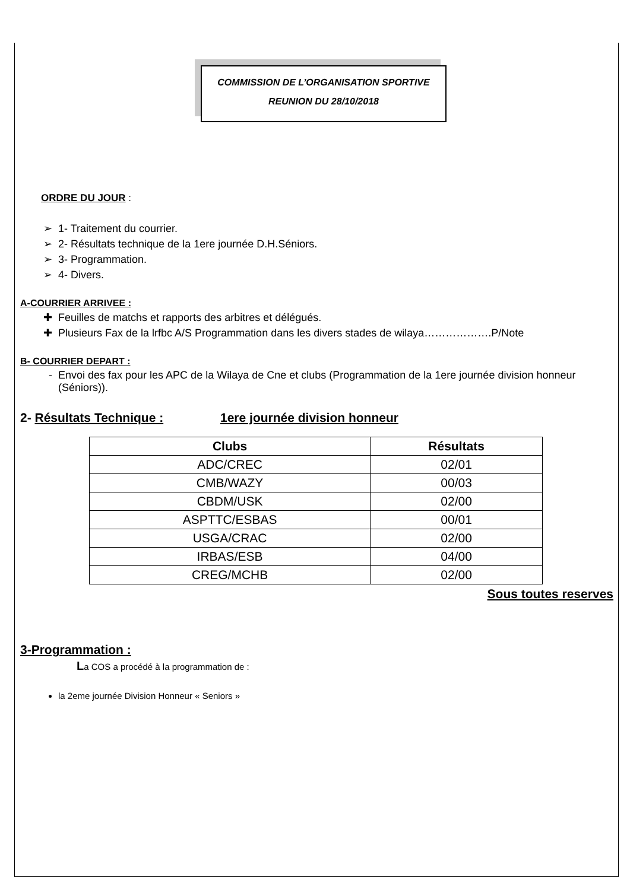COMMISSION DE L’ORGANISATION SPORTIVE
REUNION DU 28/10/2018
ORDRE DU JOUR :
1- Traitement du courrier.
2- Résultats technique de la 1ere journée D.H.Séniors.
3- Programmation.
4- Divers.
A-COURRIER ARRIVEE :
Feuilles de matchs et rapports des arbitres et délégués.
Plusieurs Fax de la lrfbc A/S Programmation dans les divers stades de wilaya……………….P/Note
B- COURRIER DEPART :
Envoi des fax pour les APC de la Wilaya de Cne et clubs (Programmation de la 1ere journée division honneur (Séniors)).
2- Résultats Technique : 1ere journée division honneur
| Clubs | Résultats |
| --- | --- |
| ADC/CREC | 02/01 |
| CMB/WAZY | 00/03 |
| CBDM/USK | 02/00 |
| ASPTTC/ESBAS | 00/01 |
| USGA/CRAC | 02/00 |
| IRBAS/ESB | 04/00 |
| CREG/MCHB | 02/00 |
Sous toutes reserves
3-Programmation :
La COS a procédé à la programmation de :
la 2eme journée Division Honneur « Seniors »